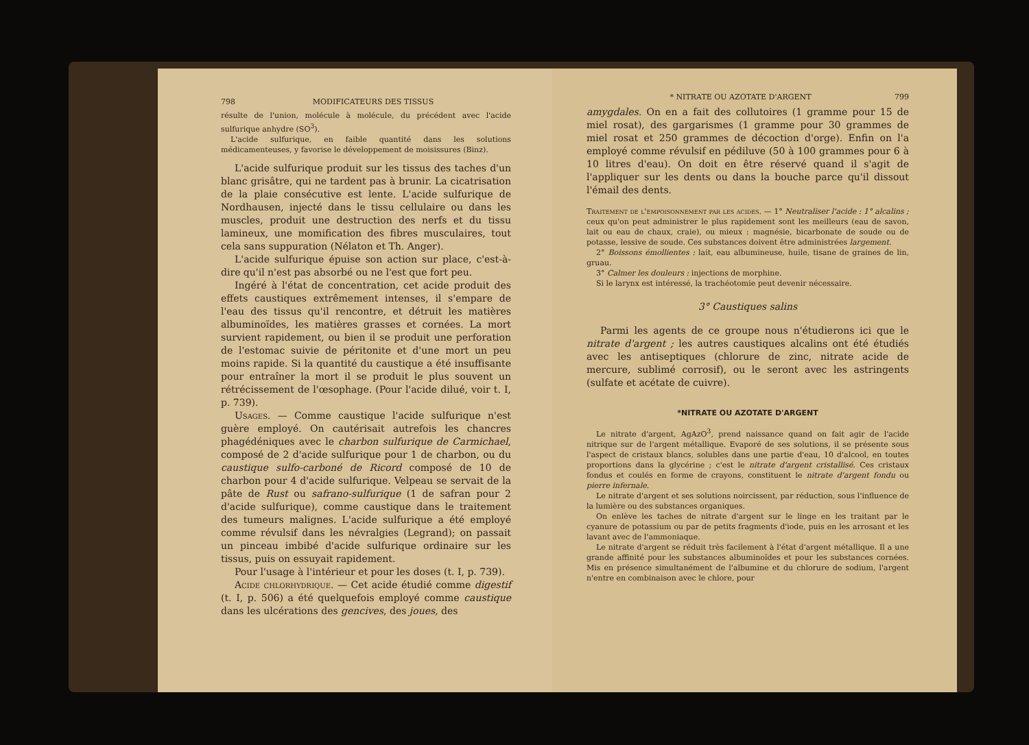798 MODIFICATEURS DES TISSUS
résulte de l'union, molécule à molécule, du précédent avec l'acide sulfurique anhydre (SO<sup>3</sup>).
L'acide sulfurique, en faible quantité dans les solutions médicamenteuses, y favorise le développement de moisissures (Binz).
L'acide sulfurique produit sur les tissus des taches d'un blanc grisâtre, qui ne tardent pas à brunir. La cicatrisation de la plaie consécutive est lente. L'acide sulfurique de Nordhausen, injecté dans le tissu cellulaire ou dans les muscles, produit une destruction des nerfs et du tissu lamineux, une momification des fibres musculaires, tout cela sans suppuration (Nélaton et Th. Anger).
L'acide sulfurique épuise son action sur place, c'est-à-dire qu'il n'est pas absorbé ou ne l'est que fort peu.
Ingéré à l'état de concentration, cet acide produit des effets caustiques extrêmement intenses, il s'empare de l'eau des tissus qu'il rencontre, et détruit les matières albuminoïdes, les matières grasses et cornées. La mort survient rapidement, ou bien il se produit une perforation de l'estomac suivie de péritonite et d'une mort un peu moins rapide. Si la quantité du caustique a été insuffisante pour entraîner la mort il se produit le plus souvent un rétrécissement de l'œsophage. (Pour l'acide dilué, voir t. I, p. 739).
Usages. — Comme caustique l'acide sulfurique n'est guère employé. On cautérisait autrefois les chancres phagédéniques avec le charbon sulfurique de Carmichael, composé de 2 d'acide sulfurique pour 1 de charbon, ou du caustique sulfo-carboné de Ricord composé de 10 de charbon pour 4 d'acide sulfurique. Velpeau se servait de la pâte de Rust ou safrano-sulfurique (1 de safran pour 2 d'acide sulfurique), comme caustique dans le traitement des tumeurs malignes. L'acide sulfurique a été employé comme révulsif dans les névralgies (Legrand); on passait un pinceau imbibé d'acide sulfurique ordinaire sur les tissus, puis on essuyait rapidement.
Pour l'usage à l'intérieur et pour les doses (t. I, p. 739).
Acide chlorhydrique. — Cet acide étudié comme digestif (t. I, p. 506) a été quelquefois employé comme caustique dans les ulcérations des gencives, des joues, des
* NITRATE OU AZOTATE D'ARGENT 799
amygdales. On en a fait des collutoires (1 gramme pour 15 de miel rosat), des gargarismes (1 gramme pour 30 grammes de miel rosat et 250 grammes de décoction d'orge). Enfin on l'a employé comme révulsif en pédiluve (50 à 100 grammes pour 6 à 10 litres d'eau). On doit en être réservé quand il s'agit de l'appliquer sur les dents ou dans la bouche parce qu'il dissout l'émail des dents.
Traitement de l'empoisonnement par les acides. — 1° Neutraliser l'acide : 1° alcalins ; ceux qu'on peut administrer le plus rapidement sont les meilleurs (eau de savon, lait ou eau de chaux, craie), ou mieux : magnésie, bicarbonate de soude ou de potasse, lessive de soude. Ces substances doivent être administrées largement.
2° Boissons émollientes : lait, eau albumineuse, huile, tisane de graines de lin, gruau.
3° Calmer les douleurs : injections de morphine.
Si le larynx est intéressé, la trachéotomie peut devenir nécessaire.
3° Caustiques salins
Parmi les agents de ce groupe nous n'étudierons ici que le nitrate d'argent ; les autres caustiques alcalins ont été étudiés avec les antiseptiques (chlorure de zinc, nitrate acide de mercure, sublimé corrosif), ou le seront avec les astringents (sulfate et acétate de cuivre).
*NITRATE OU AZOTATE D'ARGENT
Le nitrate d'argent, AgAzO<sup>3</sup>, prend naissance quand on fait agir de l'acide nitrique sur de l'argent métallique. Evaporé de ses solutions, il se présente sous l'aspect de cristaux blancs, solubles dans une partie d'eau, 10 d'alcool, en toutes proportions dans la glycérine ; c'est le nitrate d'argent cristallisé. Ces cristaux fondus et coulés en forme de crayons, constituent le nitrate d'argent fondu ou pierre infernale.
Le nitrate d'argent et ses solutions noircissent, par réduction, sous l'influence de la lumière ou des substances organiques.
On enlève les taches de nitrate d'argent sur le linge en les traitant par le cyanure de potassium ou par de petits fragments d'iode, puis en les arrosant et les lavant avec de l'ammoniaque.
Le nitrate d'argent se réduit très facilement à l'état d'argent métallique. Il a une grande affinité pour les substances albuminoïdes et pour les substances cornées. Mis en présence simultanément de l'albumine et du chlorure de sodium, l'argent n'entre en combinaison avec le chlore, pour